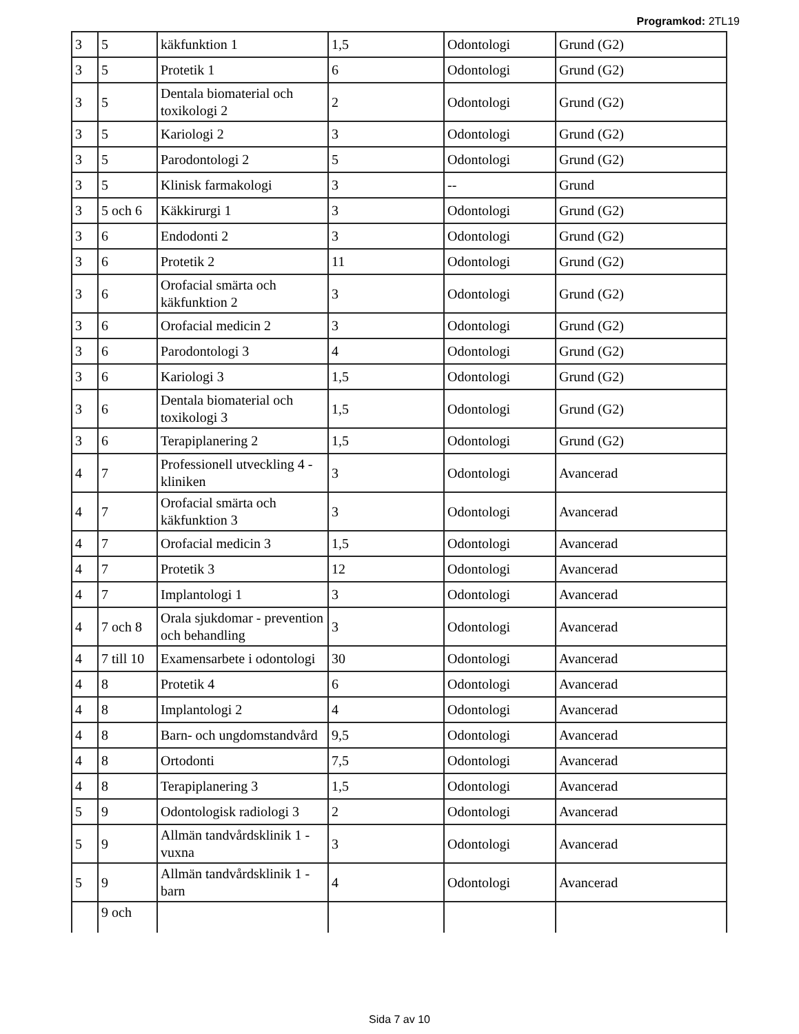Programkod: 2TL19
| 3 | 5 | käkfunktion 1 | 1,5 | Odontologi | Grund (G2) |
| 3 | 5 | Protetik 1 | 6 | Odontologi | Grund (G2) |
| 3 | 5 | Dentala biomaterial och toxikologi 2 | 2 | Odontologi | Grund (G2) |
| 3 | 5 | Kariologi 2 | 3 | Odontologi | Grund (G2) |
| 3 | 5 | Parodontologi 2 | 5 | Odontologi | Grund (G2) |
| 3 | 5 | Klinisk farmakologi | 3 | -- | Grund |
| 3 | 5 och 6 | Käkkirurgi 1 | 3 | Odontologi | Grund (G2) |
| 3 | 6 | Endodonti 2 | 3 | Odontologi | Grund (G2) |
| 3 | 6 | Protetik 2 | 11 | Odontologi | Grund (G2) |
| 3 | 6 | Orofacial smärta och käkfunktion 2 | 3 | Odontologi | Grund (G2) |
| 3 | 6 | Orofacial medicin 2 | 3 | Odontologi | Grund (G2) |
| 3 | 6 | Parodontologi 3 | 4 | Odontologi | Grund (G2) |
| 3 | 6 | Kariologi 3 | 1,5 | Odontologi | Grund (G2) |
| 3 | 6 | Dentala biomaterial och toxikologi 3 | 1,5 | Odontologi | Grund (G2) |
| 3 | 6 | Terapiplanering 2 | 1,5 | Odontologi | Grund (G2) |
| 4 | 7 | Professionell utveckling 4 - kliniken | 3 | Odontologi | Avancerad |
| 4 | 7 | Orofacial smärta och käkfunktion 3 | 3 | Odontologi | Avancerad |
| 4 | 7 | Orofacial medicin 3 | 1,5 | Odontologi | Avancerad |
| 4 | 7 | Protetik 3 | 12 | Odontologi | Avancerad |
| 4 | 7 | Implantologi 1 | 3 | Odontologi | Avancerad |
| 4 | 7 och 8 | Orala sjukdomar - prevention och behandling | 3 | Odontologi | Avancerad |
| 4 | 7 till 10 | Examensarbete i odontologi | 30 | Odontologi | Avancerad |
| 4 | 8 | Protetik 4 | 6 | Odontologi | Avancerad |
| 4 | 8 | Implantologi 2 | 4 | Odontologi | Avancerad |
| 4 | 8 | Barn- och ungdomstandvård | 9,5 | Odontologi | Avancerad |
| 4 | 8 | Ortodonti | 7,5 | Odontologi | Avancerad |
| 4 | 8 | Terapiplanering 3 | 1,5 | Odontologi | Avancerad |
| 5 | 9 | Odontologisk radiologi 3 | 2 | Odontologi | Avancerad |
| 5 | 9 | Allmän tandvårdsklinik 1 - vuxna | 3 | Odontologi | Avancerad |
| 5 | 9 | Allmän tandvårdsklinik 1 - barn | 4 | Odontologi | Avancerad |
| | 9 och | | | | |
Sida 7 av 10